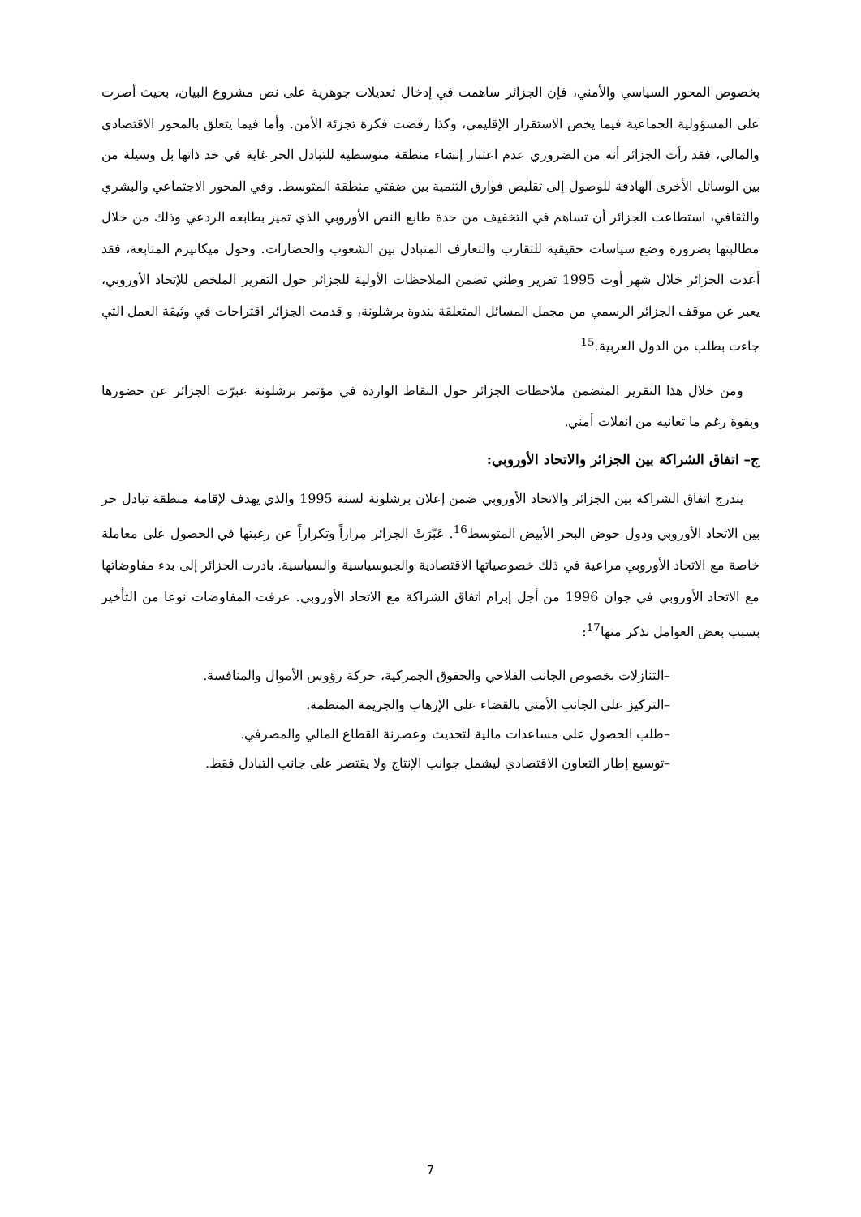بخصوص المحور السياسي والأمني، فإن الجزائر ساهمت في إدخال تعديلات جوهرية على نص مشروع البيان، بحيث أصرت على المسؤولية الجماعية فيما يخص الاستقرار الإقليمي، وكذا رفضت فكرة تجزئة الأمن. وأما فيما يتعلق بالمحور الاقتصادي والمالي، فقد رأت الجزائر أنه من الضروري عدم اعتبار إنشاء منطقة متوسطية للتبادل الحر غاية في حد ذاتها بل وسيلة من بين الوسائل الأخرى الهادفة للوصول إلى تقليص فوارق التنمية بين ضفتي منطقة المتوسط. وفي المحور الاجتماعي والبشري والثقافي، استطاعت الجزائر أن تساهم في التخفيف من حدة طابع النص الأوروبي الذي تميز بطابعه الردعي وذلك من خلال مطالبتها بضرورة وضع سياسات حقيقية للتقارب والتعارف المتبادل بين الشعوب والحضارات. وحول ميكانيزم المتابعة، فقد أعدت الجزائر خلال شهر أوت 1995 تقرير وطني تضمن الملاحظات الأولية للجزائر حول التقرير الملخص للإتحاد الأوروبي، يعبر عن موقف الجزائر الرسمي من مجمل المسائل المتعلقة بندوة برشلونة، و قدمت الجزائر اقتراحات في وثيقة العمل التي جاءت بطلب من الدول العربية.<sup>15</sup>
ومن خلال هذا التقرير المتضمن ملاحظات الجزائر حول النقاط الواردة في مؤتمر برشلونة عبرّت الجزائر عن حضورها وبقوة رغم ما تعانيه من انفلات أمني.
ج– اتفاق الشراكة بين الجزائر والاتحاد الأوروبي:
يندرج اتفاق الشراكة بين الجزائر والاتحاد الأوروبي ضمن إعلان برشلونة لسنة 1995 والذي يهدف لإقامة منطقة تبادل حر بين الاتحاد الأوروبي ودول حوض البحر الأبيض المتوسط<sup>16</sup>. عَبَّرَتْ الجزائر مِراراً وتكراراً عن رغبتها في الحصول على معاملة خاصة مع الاتحاد الأوروبي مراعية في ذلك خصوصياتها الاقتصادية والجيوسياسية والسياسية. بادرت الجزائر إلى بدء مفاوضاتها مع الاتحاد الأوروبي في جوان 1996 من أجل إبرام اتفاق الشراكة مع الاتحاد الأوروبي. عرفت المفاوضات نوعا من التأخير بسبب بعض العوامل نذكر منها<sup>17</sup>:
–التنازلات بخصوص الجانب الفلاحي والحقوق الجمركية، حركة رؤوس الأموال والمنافسة.
–التركيز على الجانب الأمني بالقضاء على الإرهاب والجريمة المنظمة.
–طلب الحصول على مساعدات مالية لتحديث وعصرنة القطاع المالي والمصرفي.
–توسيع إطار التعاون الاقتصادي ليشمل جوانب الإنتاج ولا يقتصر على جانب التبادل فقط.
7